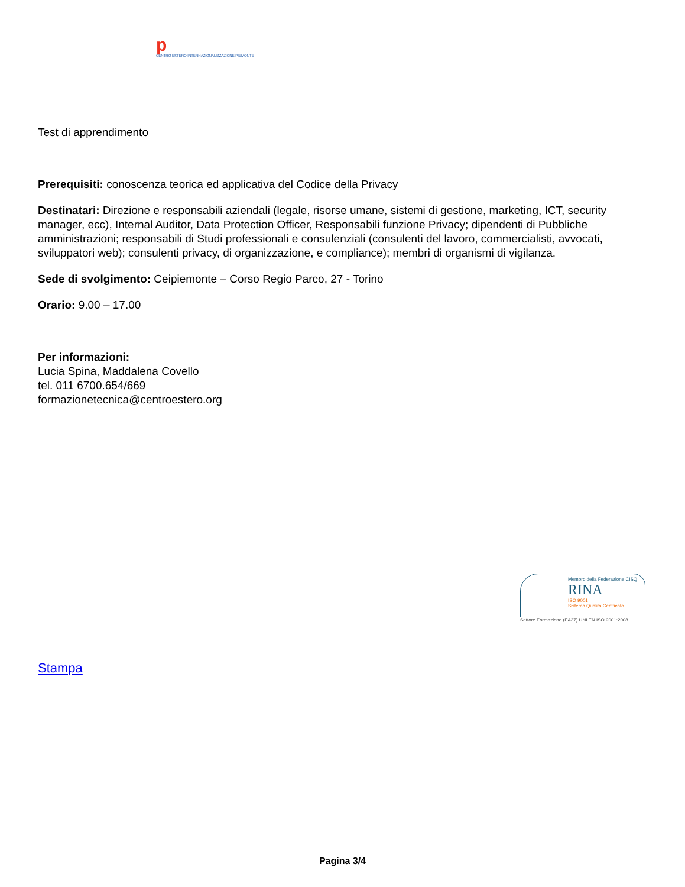p
CENTRO ESTERO INTERNAZIONALIZZAZIONE PIEMONTE
Test di apprendimento
Prerequisiti: conoscenza teorica ed applicativa del Codice della Privacy
Destinatari: Direzione e responsabili aziendali (legale, risorse umane, sistemi di gestione, marketing, ICT, security manager, ecc), Internal Auditor, Data Protection Officer, Responsabili funzione Privacy; dipendenti di Pubbliche amministrazioni; responsabili di Studi professionali e consulenziali (consulenti del lavoro, commercialisti, avvocati, sviluppatori web); consulenti privacy, di organizzazione, e compliance); membri di organismi di vigilanza.
Sede di svolgimento: Ceipiemonte – Corso Regio Parco, 27 - Torino
Orario: 9.00 – 17.00
Per informazioni:
Lucia Spina, Maddalena Covello
tel. 011 6700.654/669
formazionetecnica@centroestero.org
Membro della Federazione CISQ
RINA
ISO 9001
Sistema Qualità Certificato
Settore Formazione (EA37) UNI EN ISO 9001:2008
Stampa
Pagina 3/4